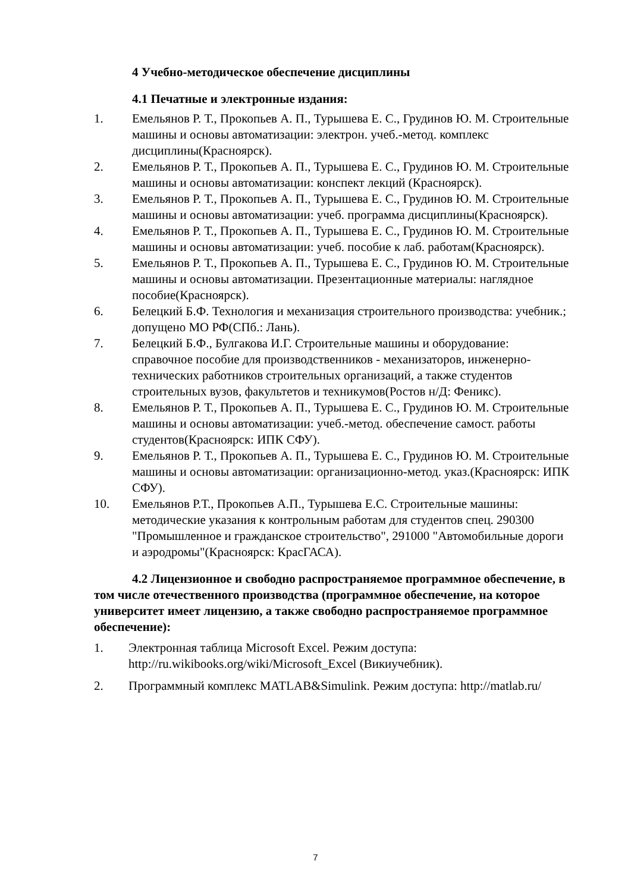4 Учебно-методическое обеспечение дисциплины
4.1 Печатные и электронные издания:
1. Емельянов Р. Т., Прокопьев А. П., Турышева Е. С., Грудинов Ю. М. Строительные машины и основы автоматизации: электрон. учеб.-метод. комплекс дисциплины(Красноярск).
2. Емельянов Р. Т., Прокопьев А. П., Турышева Е. С., Грудинов Ю. М. Строительные машины и основы автоматизации: конспект лекций (Красноярск).
3. Емельянов Р. Т., Прокопьев А. П., Турышева Е. С., Грудинов Ю. М. Строительные машины и основы автоматизации: учеб. программа дисциплины(Красноярск).
4. Емельянов Р. Т., Прокопьев А. П., Турышева Е. С., Грудинов Ю. М. Строительные машины и основы автоматизации: учеб. пособие к лаб. работам(Красноярск).
5. Емельянов Р. Т., Прокопьев А. П., Турышева Е. С., Грудинов Ю. М. Строительные машины и основы автоматизации. Презентационные материалы: наглядное пособие(Красноярск).
6. Белецкий Б.Ф. Технология и механизация строительного производства: учебник.; допущено МО РФ(СПб.: Лань).
7. Белецкий Б.Ф., Булгакова И.Г. Строительные машины и оборудование: справочное пособие для производственников - механизаторов, инженерно-технических работников строительных организаций, а также студентов строительных вузов, факультетов и техникумов(Ростов н/Д: Феникс).
8. Емельянов Р. Т., Прокопьев А. П., Турышева Е. С., Грудинов Ю. М. Строительные машины и основы автоматизации: учеб.-метод. обеспечение самост. работы студентов(Красноярск: ИПК СФУ).
9. Емельянов Р. Т., Прокопьев А. П., Турышева Е. С., Грудинов Ю. М. Строительные машины и основы автоматизации: организационно-метод. указ.(Красноярск: ИПК СФУ).
10. Емельянов Р.Т., Прокопьев А.П., Турышева Е.С. Строительные машины: методические указания к контрольным работам для студентов спец. 290300 "Промышленное и гражданское строительство", 291000 "Автомобильные дороги и аэродромы"(Красноярск: КрасГАСА).
4.2 Лицензионное и свободно распространяемое программное обеспечение, в том числе отечественного производства (программное обеспечение, на которое университет имеет лицензию, а также свободно распространяемое программное обеспечение):
1. Электронная таблица Microsoft Excel. Режим доступа: http://ru.wikibooks.org/wiki/Microsoft_Excel (Викиучебник).
2. Программный комплекс MATLAB&Simulink. Режим доступа: http://matlab.ru/
7